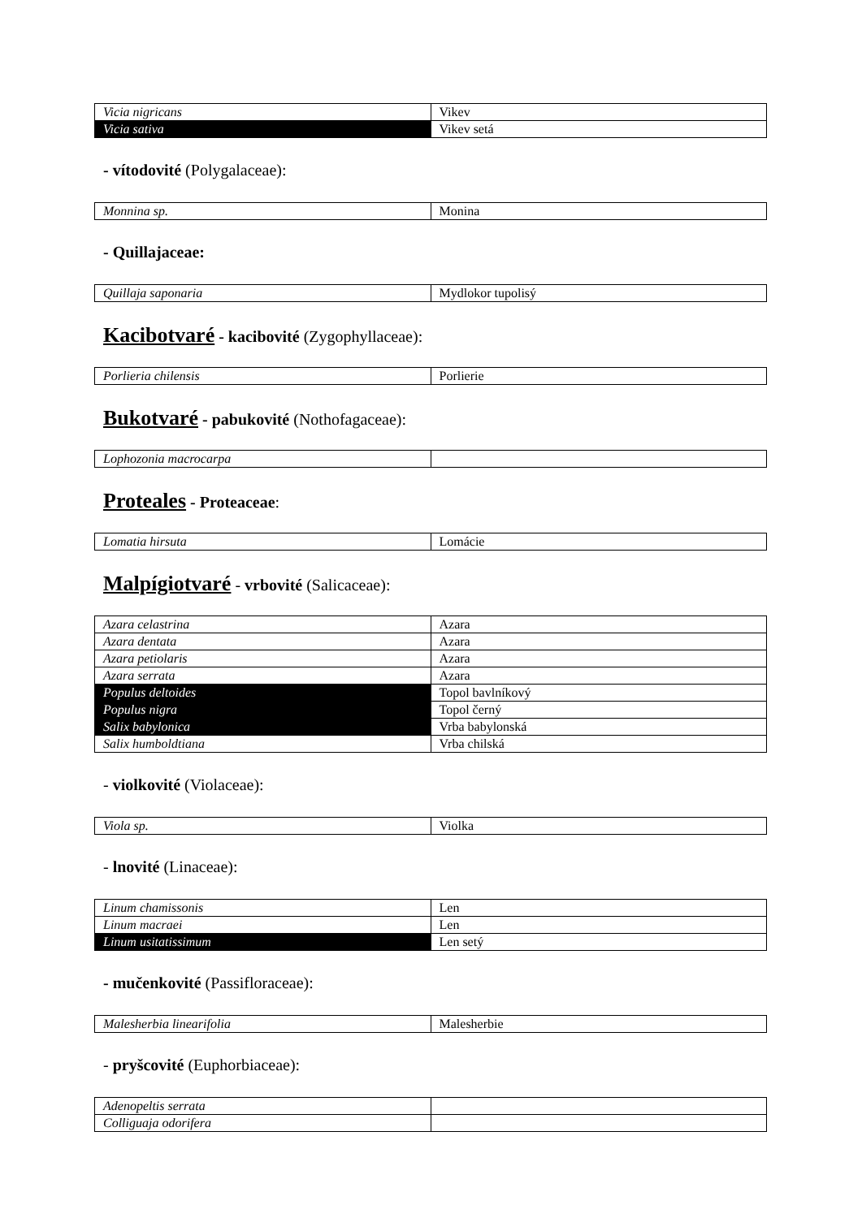| Vicia nigricans | Vikev |
| Vicia sativa | Vikev setá |
- vítodovité (Polygalaceae):
| Monnina sp. | Monina |
- Quillajaceae:
| Quillaja saponaria | Mydlokor tupolisý |
Kacibotvaré - kacibovité (Zygophyllaceae):
| Porlieria chilensis | Porlierie |
Bukotvaré - pabukovité (Nothofagaceae):
| Lophozonia macrocarpa | |
Proteales - Proteaceae:
| Lomatia hirsuta | Lomácie |
Malpígiotvaré - vrbovité (Salicaceae):
| Azara celastrina | Azara |
| Azara dentata | Azara |
| Azara petiolaris | Azara |
| Azara serrata | Azara |
| Populus deltoides | Topol bavlníkový |
| Populus nigra | Topol černý |
| Salix babylonica | Vrba babylonská |
| Salix humboldtiana | Vrba chilská |
- violkovité (Violaceae):
| Viola sp. | Violka |
- lnovité (Linaceae):
| Linum chamissonis | Len |
| Linum macraei | Len |
| Linum usitatissimum | Len setý |
- mučenkovité (Passifloraceae):
| Malesherbia linearifolia | Malesherbie |
- pryšcovité (Euphorbiaceae):
| Adenopeltis serrata | |
| Colliguaja odorifera | |